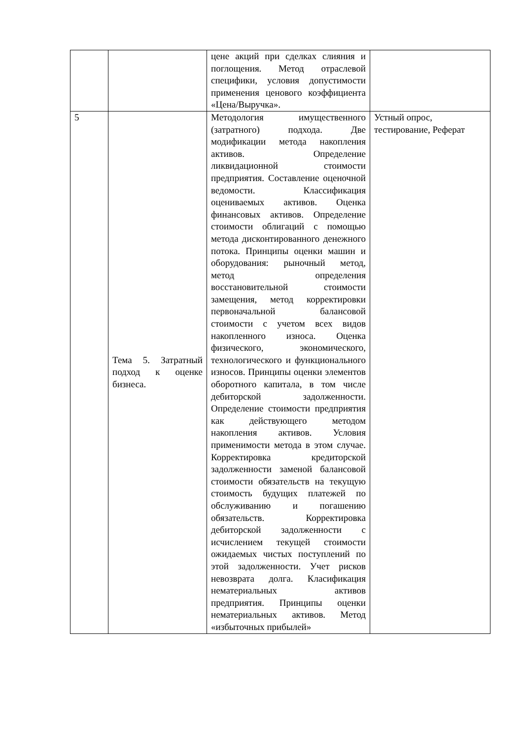| | | цене акций при сделках слияния и поглощения. Метод отраслевой специфики, условия допустимости применения ценового коэффициента «Цена/Выручка». | |
| 5 | Тема 5. Затратный подход к оценке бизнеса. | Методология имущественного (затратного) подхода. Две модификации метода накопления активов. Определение ликвидационной стоимости предприятия. Составление оценочной ведомости. Классификация оцениваемых активов. Оценка финансовых активов. Определение стоимости облигаций с помощью метода дисконтированного денежного потока. Принципы оценки машин и оборудования: рыночный метод, метод определения восстановительной стоимости замещения, метод корректировки первоначальной балансовой стоимости с учетом всех видов накопленного износа. Оценка физического, экономического, технологического и функционального износов. Принципы оценки элементов оборотного капитала, в том числе дебиторской задолженности. Определение стоимости предприятия как действующего методом накопления активов. Условия применимости метода в этом случае. Корректировка кредиторской задолженности заменой балансовой стоимости обязательств на текущую стоимость будущих платежей по обслуживанию и погашению обязательств. Корректировка дебиторской задолженности с исчислением текущей стоимости ожидаемых чистых поступлений по этой задолженности. Учет рисков невозврата долга. Класификация нематериальных активов предприятия. Принципы оценки нематериальных активов. Метод «избыточных прибылей» | Устный опрос, тестирование, Реферат |